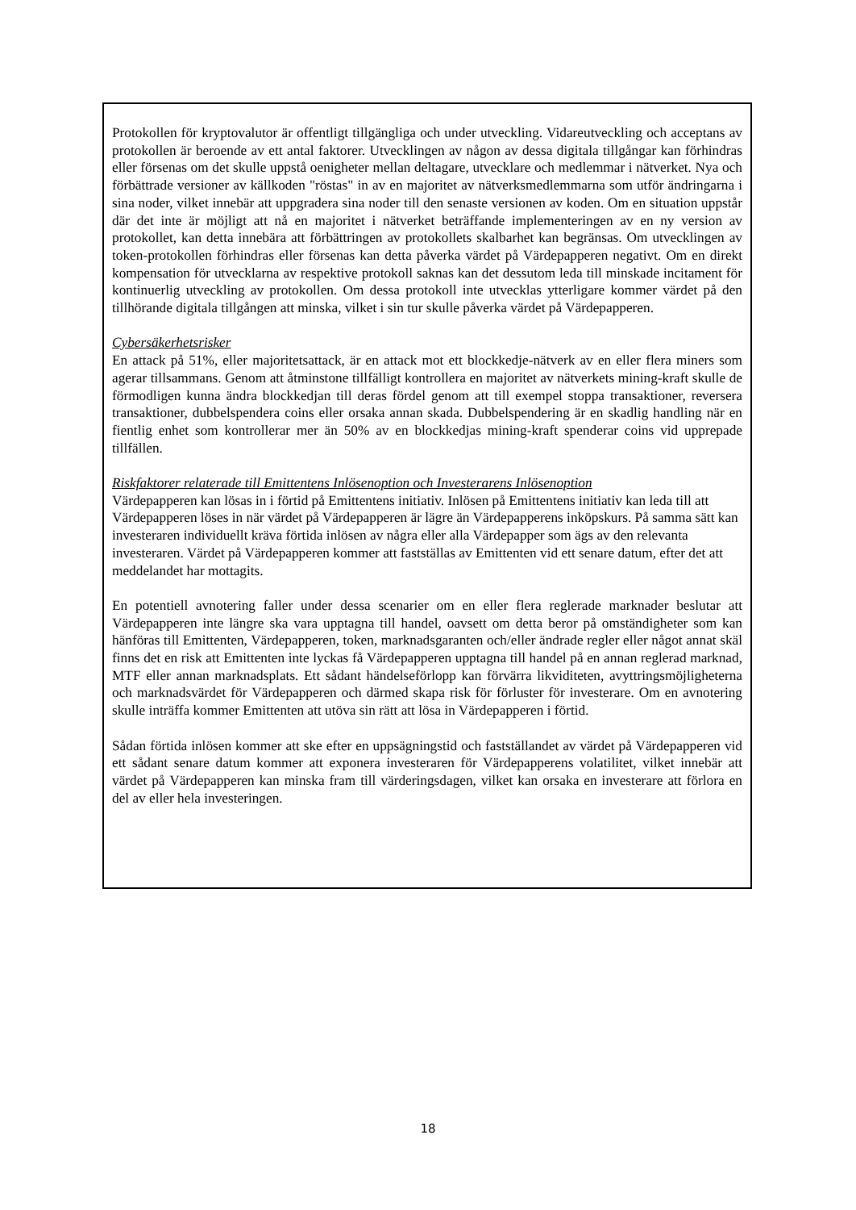Protokollen för kryptovalutor är offentligt tillgängliga och under utveckling. Vidareutveckling och acceptans av protokollen är beroende av ett antal faktorer. Utvecklingen av någon av dessa digitala tillgångar kan förhindras eller försenas om det skulle uppstå oenigheter mellan deltagare, utvecklare och medlemmar i nätverket. Nya och förbättrade versioner av källkoden "röstas" in av en majoritet av nätverksmedlemmarna som utför ändringarna i sina noder, vilket innebär att uppgradera sina noder till den senaste versionen av koden. Om en situation uppstår där det inte är möjligt att nå en majoritet i nätverket beträffande implementeringen av en ny version av protokollet, kan detta innebära att förbättringen av protokollets skalbarhet kan begränsas. Om utvecklingen av token-protokollen förhindras eller försenas kan detta påverka värdet på Värdepapperen negativt. Om en direkt kompensation för utvecklarna av respektive protokoll saknas kan det dessutom leda till minskade incitament för kontinuerlig utveckling av protokollen. Om dessa protokoll inte utvecklas ytterligare kommer värdet på den tillhörande digitala tillgången att minska, vilket i sin tur skulle påverka värdet på Värdepapperen.
Cybersäkerhetsrisker
En attack på 51%, eller majoritetsattack, är en attack mot ett blockkedje-nätverk av en eller flera miners som agerar tillsammans. Genom att åtminstone tillfälligt kontrollera en majoritet av nätverkets mining-kraft skulle de förmodligen kunna ändra blockkedjan till deras fördel genom att till exempel stoppa transaktioner, reversera transaktioner, dubbelspendera coins eller orsaka annan skada. Dubbelspendering är en skadlig handling när en fientlig enhet som kontrollerar mer än 50% av en blockkedjas mining-kraft spenderar coins vid upprepade tillfällen.
Riskfaktorer relaterade till Emittentens Inlösenoption och Investerarens Inlösenoption
Värdepapperen kan lösas in i förtid på Emittentens initiativ. Inlösen på Emittentens initiativ kan leda till att Värdepapperen löses in när värdet på Värdepapperen är lägre än Värdepapperens inköpskurs. På samma sätt kan investeraren individuellt kräva förtida inlösen av några eller alla Värdepapper som ägs av den relevanta investeraren. Värdet på Värdepapperen kommer att fastställas av Emittenten vid ett senare datum, efter det att meddelandet har mottagits.
En potentiell avnotering faller under dessa scenarier om en eller flera reglerade marknader beslutar att Värdepapperen inte längre ska vara upptagna till handel, oavsett om detta beror på omständigheter som kan hänföras till Emittenten, Värdepapperen, token, marknadsgaranten och/eller ändrade regler eller något annat skäl finns det en risk att Emittenten inte lyckas få Värdepapperen upptagna till handel på en annan reglerad marknad, MTF eller annan marknadsplats. Ett sådant händelseförlopp kan förvärra likviditeten, avyttringsmöjligheterna och marknadsvärdet för Värdepapperen och därmed skapa risk för förluster för investerare. Om en avnotering skulle inträffa kommer Emittenten att utöva sin rätt att lösa in Värdepapperen i förtid.
Sådan förtida inlösen kommer att ske efter en uppsägningstid och fastställandet av värdet på Värdepapperen vid ett sådant senare datum kommer att exponera investeraren för Värdepapperens volatilitet, vilket innebär att värdet på Värdepapperen kan minska fram till värderingsdagen, vilket kan orsaka en investerare att förlora en del av eller hela investeringen.
18